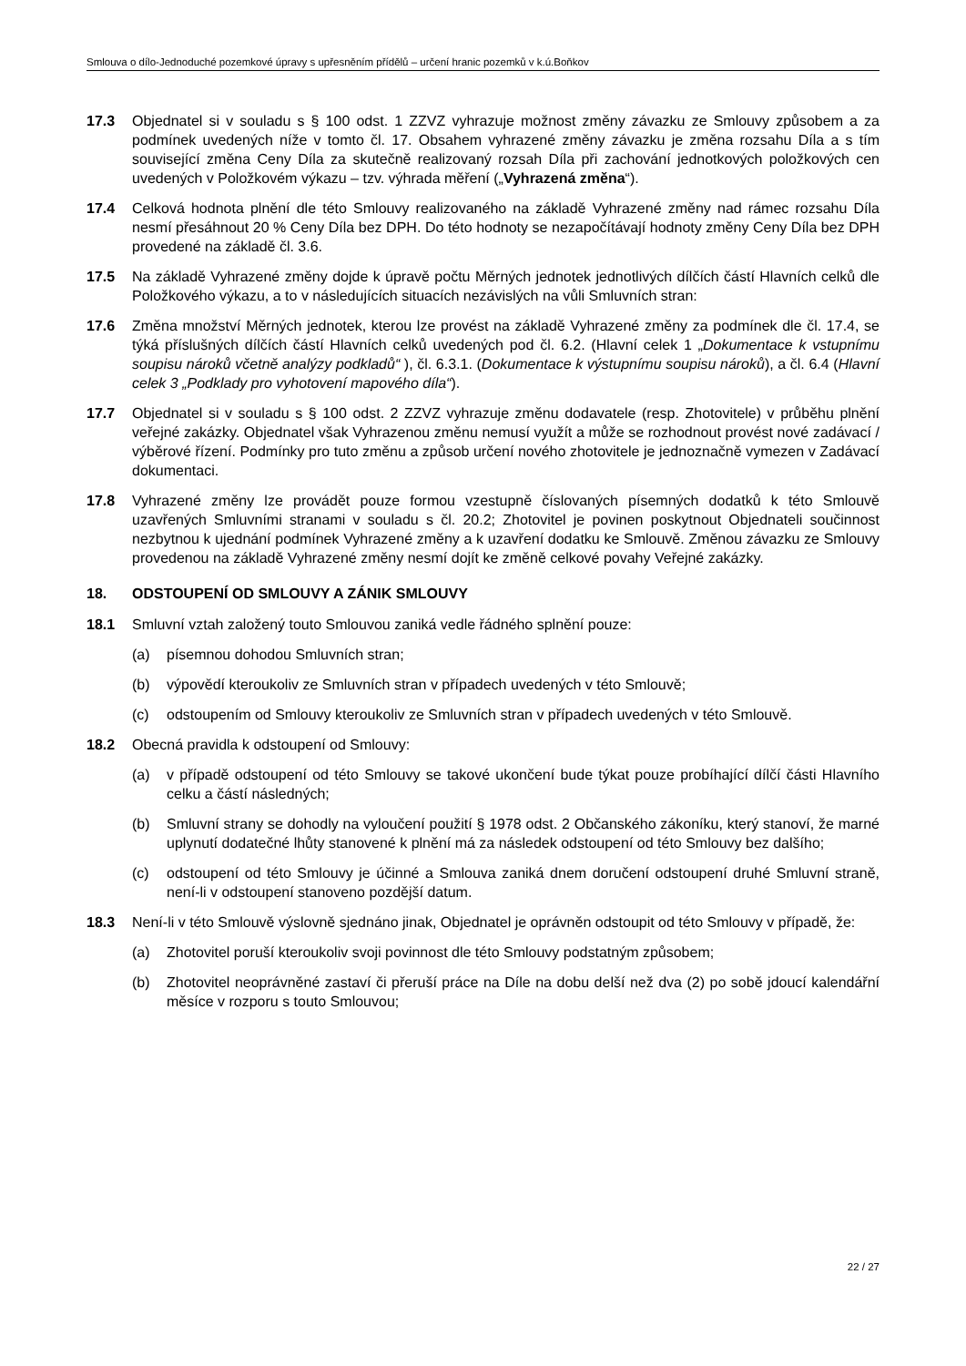Smlouva o dílo-Jednoduché pozemkové úpravy s upřesněním přídělů – určení hranic pozemků v k.ú.Boňkov
17.3 Objednatel si v souladu s § 100 odst. 1 ZZVZ vyhrazuje možnost změny závazku ze Smlouvy způsobem a za podmínek uvedených níže v tomto čl. 17. Obsahem vyhrazené změny závazku je změna rozsahu Díla a s tím související změna Ceny Díla za skutečně realizovaný rozsah Díla při zachování jednotkových položkových cen uvedených v Položkovém výkazu – tzv. výhrada měření („Vyhrazená změna“).
17.4 Celková hodnota plnění dle této Smlouvy realizovaného na základě Vyhrazené změny nad rámec rozsahu Díla nesmí přesáhnout 20 % Ceny Díla bez DPH. Do této hodnoty se nezapočítávají hodnoty změny Ceny Díla bez DPH provedené na základě čl. 3.6.
17.5 Na základě Vyhrazené změny dojde k úpravě počtu Měrných jednotek jednotlivých dílčích částí Hlavních celků dle Položkového výkazu, a to v následujících situacích nezávislých na vůli Smluvních stran:
17.6 Změna množství Měrných jednotek, kterou lze provést na základě Vyhrazené změny za podmínek dle čl. 17.4, se týká příslušných dílčích částí Hlavních celků uvedených pod čl. 6.2. (Hlavní celek 1 „Dokumentace k vstupnímu soupisu nároků včetně analýzy podkladů“ ), čl. 6.3.1. (Dokumentace k výstupnímu soupisu nároků), a čl. 6.4 (Hlavní celek 3 „Podklady pro vyhotovení mapového díla“).
17.7 Objednatel si v souladu s § 100 odst. 2 ZZVZ vyhrazuje změnu dodavatele (resp. Zhotovitele) v průběhu plnění veřejné zakázky. Objednatel však Vyhrazenou změnu nemusí využít a může se rozhodnout provést nové zadávací / výběrové řízení. Podmínky pro tuto změnu a způsob určení nového zhotovitele je jednoznačně vymezen v Zadávací dokumentaci.
17.8 Vyhrazené změny lze provádět pouze formou vzestupně číslovaných písemných dodatků k této Smlouvě uzavřených Smluvními stranami v souladu s čl. 20.2; Zhotovitel je povinen poskytnout Objednateli součinnost nezbytnou k ujednání podmínek Vyhrazené změny a k uzavření dodatku ke Smlouvě. Změnou závazku ze Smlouvy provedenou na základě Vyhrazené změny nesmí dojít ke změně celkové povahy Veřejné zakázky.
18. ODSTOUPENÍ OD SMLOUVY A ZÁNIK SMLOUVY
18.1 Smluvní vztah založený touto Smlouvou zaniká vedle řádného splnění pouze:
(a) písemnou dohodou Smluvních stran;
(b) výpovědí kteroukoliv ze Smluvních stran v případech uvedených v této Smlouvě;
(c) odstoupením od Smlouvy kteroukoliv ze Smluvních stran v případech uvedených v této Smlouvě.
18.2 Obecná pravidla k odstoupení od Smlouvy:
(a) v případě odstoupení od této Smlouvy se takové ukončení bude týkat pouze probíhající dílčí části Hlavního celku a částí následných;
(b) Smluvní strany se dohodly na vyloučení použití § 1978 odst. 2 Občanského zákoníku, který stanoví, že marné uplynutí dodatečné lhůty stanovené k plnění má za následek odstoupení od této Smlouvy bez dalšího;
(c) odstoupení od této Smlouvy je účinné a Smlouva zaniká dnem doručení odstoupení druhé Smluvní straně, není-li v odstoupení stanoveno pozdější datum.
18.3 Není-li v této Smlouvě výslovně sjednáno jinak, Objednatel je oprávněn odstoupit od této Smlouvy v případě, že:
(a) Zhotovitel poruší kteroukoliv svoji povinnost dle této Smlouvy podstatným způsobem;
(b) Zhotovitel neoprávněné zastaví či přeruší práce na Díle na dobu delší než dva (2) po sobě jdoucí kalendářní měsíce v rozporu s touto Smlouvou;
22 / 27